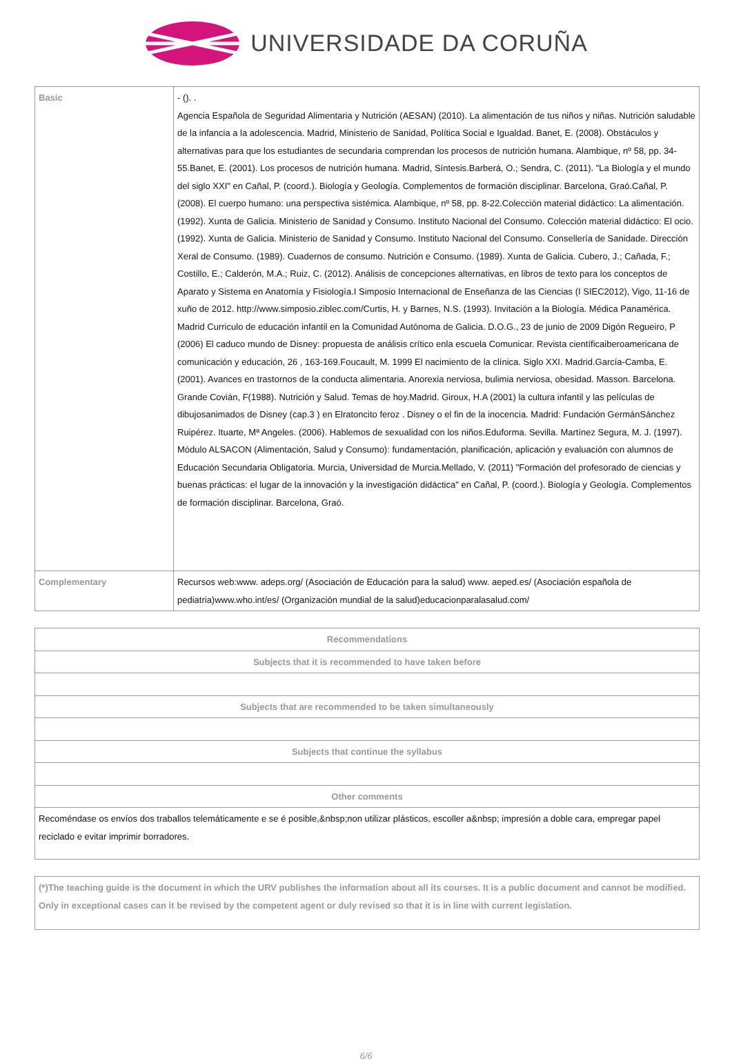UNIVERSIDADE DA CORUÑA
| Basic | - (). . Agencia Española de Seguridad Alimentaria y Nutrición (AESAN) (2010). La alimentación de tus niños y niñas. Nutrición saludable de la infancia a la adolescencia. Madrid, Ministerio de Sanidad, Política Social e Igualdad. Banet, E. (2008). Obstáculos y alternativas para que los estudiantes de secundaria comprendan los procesos de nutrición humana. Alambique, nº 58, pp. 34-55.Banet, E. (2001). Los procesos de nutrición humana. Madrid, Síntesis.Barberá, O.; Sendra, C. (2011). "La Biología y el mundo del siglo XXI" en Cañal, P. (coord.). Biología y Geología. Complementos de formación disciplinar. Barcelona, Graó.Cañal, P. (2008). El cuerpo humano: una perspectiva sistémica. Alambique, nº 58, pp. 8-22.Colección material didáctico: La alimentación. (1992). Xunta de Galicia. Ministerio de Sanidad y Consumo. Instituto Nacional del Consumo. Colección material didáctico: El ocio. (1992). Xunta de Galicia. Ministerio de Sanidad y Consumo. Instituto Nacional del Consumo. Consellería de Sanidade. Dirección Xeral de Consumo. (1989). Cuadernos de consumo. Nutrición e Consumo. (1989). Xunta de Galicia. Cubero, J.; Cañada, F.; Costillo, E.; Calderón, M.A.; Ruiz, C. (2012). Análisis de concepciones alternativas, en libros de texto para los conceptos de Aparato y Sistema en Anatomía y Fisiología.I Simposio Internacional de Enseñanza de las Ciencias (I SIEC2012), Vigo, 11-16 de xuño de 2012. http://www.simposio.ziblec.com/Curtis, H. y Barnes, N.S. (1993). Invitación a la Biología. Médica Panamérica. Madrid Curriculo de educación infantil en la Comunidad Autónoma de Galicia. D.O.G., 23 de junio de 2009 Digón Regueiro, P (2006) El caduco mundo de Disney: propuesta de análisis crítico enla escuela Comunicar. Revista científicaiberoamericana de comunicación y educación, 26 , 163-169.Foucault, M. 1999 El nacimiento de la clínica. Siglo XXI. Madrid.García-Camba, E. (2001). Avances en trastornos de la conducta alimentaria. Anorexia nerviosa, bulimia nerviosa, obesidad. Masson. Barcelona. Grande Covián, F(1988). Nutrición y Salud. Temas de hoy.Madrid. Giroux, H.A (2001) la cultura infantil y las películas de dibujosanimados de Disney (cap.3 ) en Elratoncito feroz . Disney o el fin de la inocencia. Madrid: Fundación GermánSánchez Ruipérez. Ituarte, Mª Angeles. (2006). Hablemos de sexualidad con los niños.Eduforma. Sevilla. Martínez Segura, M. J. (1997). Módulo ALSACON (Alimentación, Salud y Consumo): fundamentación, planificación, aplicación y evaluación con alumnos de Educación Secundaria Obligatoria. Murcia, Universidad de Murcia.Mellado, V. (2011) "Formación del profesorado de ciencias y buenas prácticas: el lugar de la innovación y la investigación didáctica" en Cañal, P. (coord.). Biología y Geología. Complementos de formación disciplinar. Barcelona, Graó. |
| Complementary | Recursos web:www. adeps.org/ (Asociación de Educación para la salud) www. aeped.es/ (Asociación española de pediatria)www.who.int/es/ (Organización mundial de la salud)educacionparalasalud.com/ |
| Recommendations |
| --- |
| Subjects that it is recommended to have taken before |
| Subjects that are recommended to be taken simultaneously |
| Subjects that continue the syllabus |
| Other comments |
| Recoméndase os envíos dos traballos telemáticamente e se é posible,&nbsp;non utilizar plásticos, escoller a&nbsp; impresión a doble cara, empregar papel reciclado e evitar imprimir borradores. |
| (*)The teaching guide is the document in which the URV publishes the information about all its courses. It is a public document and cannot be modified. Only in exceptional cases can it be revised by the competent agent or duly revised so that it is in line with current legislation. |
6/6